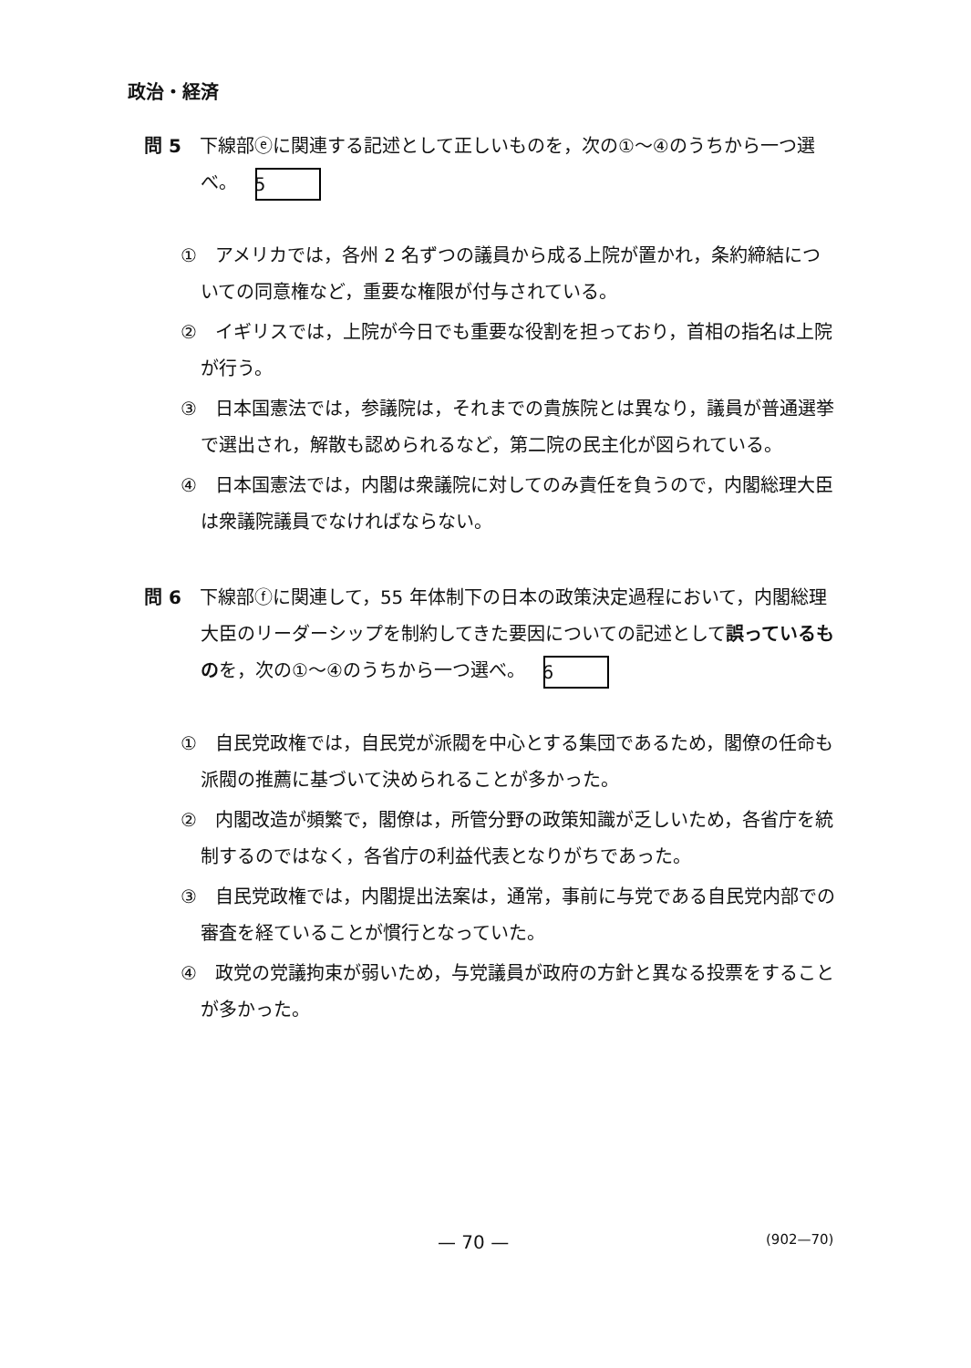政治・経済
問 5　下線部ⓔに関連する記述として正しいものを，次の①～④のうちから一つ選べ。 5
①　アメリカでは，各州 2 名ずつの議員から成る上院が置かれ，条約締結についての同意権など，重要な権限が付与されている。
②　イギリスでは，上院が今日でも重要な役割を担っており，首相の指名は上院が行う。
③　日本国憲法では，参議院は，それまでの貴族院とは異なり，議員が普通選挙で選出され，解散も認められるなど，第二院の民主化が図られている。
④　日本国憲法では，内閣は衆議院に対してのみ責任を負うので，内閣総理大臣は衆議院議員でなければならない。
問 6　下線部ⓕに関連して，55 年体制下の日本の政策決定過程において，内閣総理大臣のリーダーシップを制約してきた要因についての記述として誤っているものを，次の①～④のうちから一つ選べ。 6
①　自民党政権では，自民党が派閥を中心とする集団であるため，閣僚の任命も派閥の推薦に基づいて決められることが多かった。
②　内閣改造が頻繁で，閣僚は，所管分野の政策知識が乏しいため，各省庁を統制するのではなく，各省庁の利益代表となりがちであった。
③　自民党政権では，内閣提出法案は，通常，事前に与党である自民党内部での審査を経ていることが慣行となっていた。
④　政党の党議拘束が弱いため，与党議員が政府の方針と異なる投票をすることが多かった。
— 70 — (902—70)